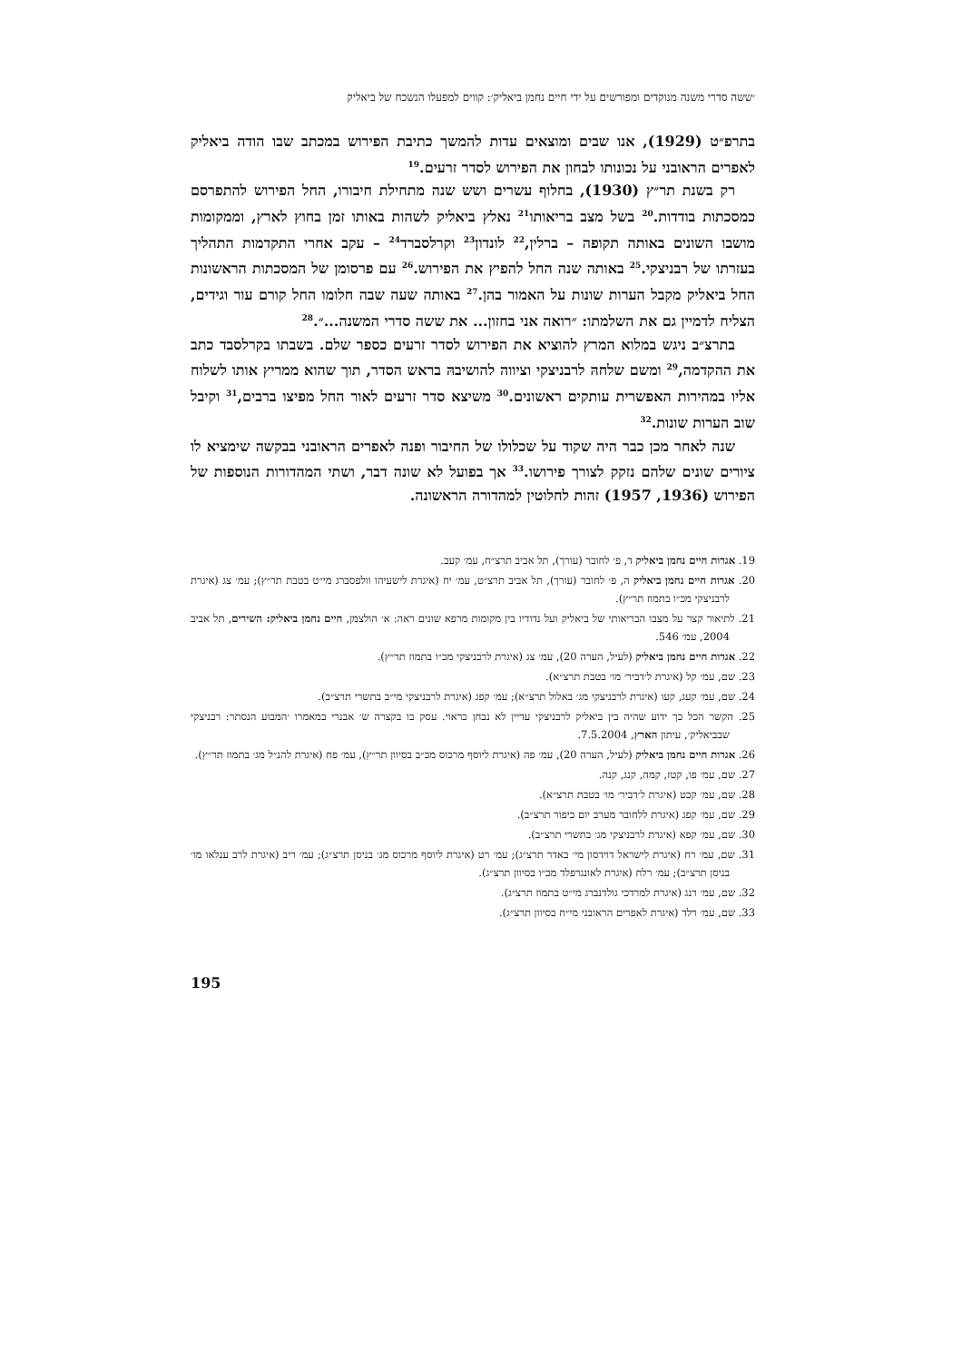׳ששה סדרי משנה מנוקדים ומפורשים על ידי חיים נחמן ביאליק׳: קווים למפעלו הנשכח של ביאליק
בתרפ״ט (1929), אנו שבים ומוצאים עדות להמשך כתיבת הפירוש במכתב שבו הודה ביאליק לאפרים הראובני על נכונותו לבחון את הפירוש לסדר זרעים.<sup>19</sup>
רק בשנת תר״ץ (1930), בחלוף עשרים ושש שנה מתחילת חיבורו, החל הפירוש להתפרסם כמסכתות בודדות.<sup>20</sup> בשל מצב בריאותו<sup>21</sup> נאלץ ביאליק לשהות באותו זמן בחוץ לארץ, וממקומות מושבו השונים באותה תקופה – ברלין,<sup>22</sup> לונדון<sup>23</sup> וקרלסברד<sup>24</sup> – עקב אחרי התקדמות התהליך בעזרתו של רבניצקי.<sup>25</sup> באותה שנה החל להפיץ את הפירוש.<sup>26</sup> עם פרסומן של המסכתות הראשונות החל ביאליק מקבל הערות שונות על האמור בהן.<sup>27</sup> באותה שעה שבה חלומו החל קורם עור וגידים, הצליח לדמיין גם את השלמתו: ״רואה אני בחזון... את ששה סדרי המשנה...״.<sup>28</sup>
בתרצ״ב ניגש במלוא המרץ להוציא את הפירוש לסדר זרעים כספר שלם. בשבתו בקרלסבד כתב את ההקדמה,<sup>29</sup> ומשם שלחהּ לרבניצקי וציווה להושיבהּ בראש הסדר, תוך שהוא ממריץ אותו לשלוח אליו במהירות האפשרית עותקים ראשונים.<sup>30</sup> משיצא סדר זרעים לאור החל מפיצו ברבים,<sup>31</sup> וקיבל שוב הערות שונות.<sup>32</sup>
שנה לאחר מכן כבר היה שקוד על שכלולו של החיבור ופנה לאפרים הראובני בבקשה שימציא לו ציורים שונים שלהם נזקק לצורך פירושו.<sup>33</sup> אך בפועל לא שונה דבר, ושתי המהדורות הנוספות של הפירוש (1936, 1957) זהות לחלוטין למהדורה הראשונה.
19. אגרות חיים נחמן ביאליק ד, פ׳ לחובר (עורך), תל אביב תרצ״ח, עמ׳ קעב.
20. אגרות חיים נחמן ביאליק ה, פ׳ לחובר (עורך), תל אביב תרצ״ט, עמ׳ יח (איגרת לישעיהו וולפסברג מי״ט בטבת תר״ץ); עמ׳ צג (איגרת לרבניצקי מכ״ו בתמוז תר״ץ).
21. לתיאור קצר על מצבו הבריאותי של ביאליק ועל נדודיו בין מקומות מרפא שונים ראה: א׳ הולצמן, חיים נחמן ביאליק: השירים, תל אביב 2004, עמ׳ 546.
22. אגרות חיים נחמן ביאליק (לעיל, הערה 20), עמ׳ צג (איגרת לרבניצקי מכ״ו בתמוז תר״ץ).
23. שם, עמ׳ קל (איגרת ל׳דביר׳ מו׳ בטבת תרצ״א).
24. שם, עמ׳ קעג, קעו (איגרת לרבניצקי מג׳ באלול תרצ״א); עמ׳ קפג (איגרת לרבניצקי מי״ב בתשרי תרצ״ב).
25. הקשר הכל כך ידוע שהיה בין ביאליק לרבניצקי עדיין לא נבחן כראוי. עסק בו בקצרה ש׳ אבנרי במאמרו ׳המבוע הנסתר: רבניצקי שבביאליק׳, עיתון הארץ, 7.5.2004.
26. אגרות חיים נחמן ביאליק (לעיל, הערה 20), עמ׳ פה (איגרת ליוסף מרכוס מכ״ב בסיוון תר״ץ), עמ׳ פח (איגרת להנ״ל מג׳ בתמוז תר״ץ).
27. שם, עמ׳ פו, קטז, קמה, קנג, קנה.
28. שם, עמ׳ קכט (איגרת ל׳דביר׳ מו׳ בטבת תרצ״א).
29. שם, עמ׳ קפג (איגרת ללחובר מערב יום כיפור תרצ״ב).
30. שם, עמ׳ קפא (איגרת לרבניצקי מג׳ בתשרי תרצ״ב).
31. שם, עמ׳ רח (איגרת לישראל דוידסון מי׳ באדר תרצ״ג); עמ׳ רט (איגרת ליוסף מרכוס מג׳ בניסן תרצ״ג); עמ׳ ריב (איגרת לרב ענלאו מו׳ בניסן תרצ״ב); עמ׳ רלח (איגרת לאונגרפלד מכ״ו בסיוון תרצ״ג).
32. שם, עמ׳ רנג (איגרת למרדכי גולדנברג מי״ט בתמוז תרצ״ג).
33. שם, עמ׳ רלד (איגרת לאפרים הראובני מי״ח בסיוון תרצ״ג).
195